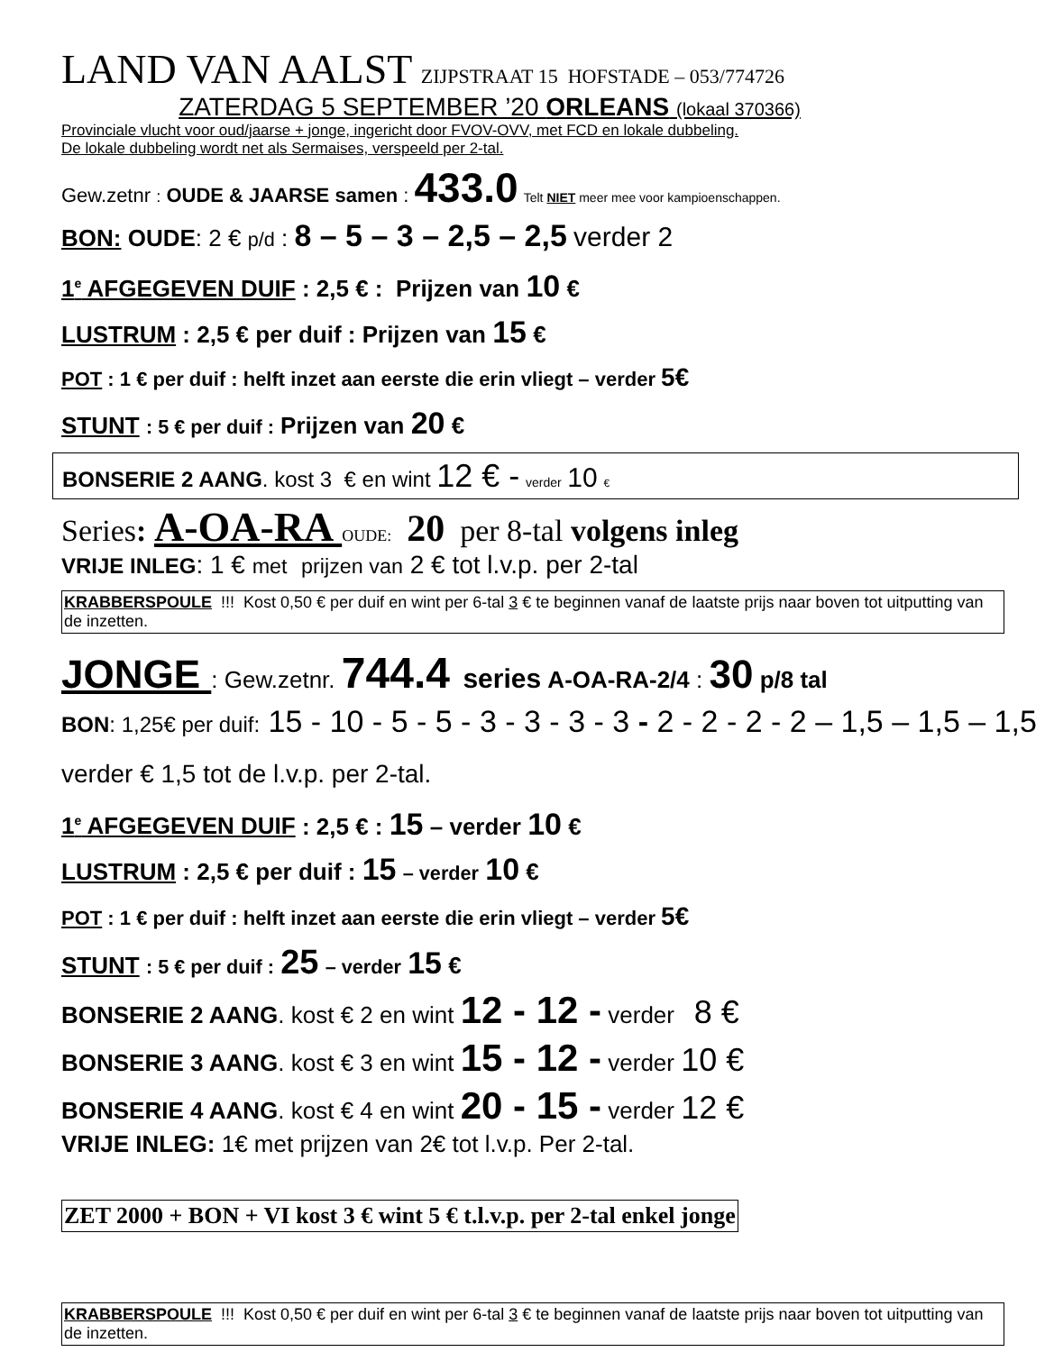LAND VAN AALST ZIJPSTRAAT 15 HOFSTADE – 053/774726
ZATERDAG 5 SEPTEMBER ’20 ORLEANS (lokaal 370366)
Provinciale vlucht voor oud/jaarse + jonge, ingericht door FVOV-OVV, met FCD en lokale dubbeling.
De lokale dubbeling wordt net als Sermaises, verspeeld per 2-tal.
Gew.zetnr : OUDE & JAARSE samen : 433.0 Telt NIET meer mee voor kampioenschappen.
BON: OUDE: 2 € p/d : 8 – 5 – 3 – 2,5 – 2,5 verder 2
1<sup>e</sup> AFGEGEVEN DUIF : 2,5 € : Prijzen van 10 €
LUSTRUM : 2,5 € per duif : Prijzen van 15 €
POT : 1 € per duif : helft inzet aan eerste die erin vliegt – verder 5€
STUNT : 5 € per duif : Prijzen van 20 €
BONSERIE 2 AANG. kost 3 € en wint 12 € - verder 10 €
Series: A-OA-RA OUDE: 20 per 8-tal volgens inleg
VRIJE INLEG: 1 € met prijzen van 2 € tot l.v.p. per 2-tal
KRABBERSPOULE !!! Kost 0,50 € per duif en wint per 6-tal 3 € te beginnen vanaf de laatste prijs naar boven tot uitputting van de inzetten.
JONGE : Gew.zetnr. 744.4 series A-OA-RA-2/4 : 30 p/8 tal
BON: 1,25€ per duif: 15 - 10 - 5 - 5 - 3 - 3 - 3 - 3 - 2 - 2 - 2 - 2 – 1,5 – 1,5 – 1,5 verder € 1,5 tot de l.v.p. per 2-tal.
1<sup>e</sup> AFGEGEVEN DUIF : 2,5 € : 15 – verder 10 €
LUSTRUM : 2,5 € per duif : 15 – verder 10 €
POT : 1 € per duif : helft inzet aan eerste die erin vliegt – verder 5€
STUNT : 5 € per duif : 25 – verder 15 €
BONSERIE 2 AANG. kost € 2 en wint 12 - 12 - verder 8 €
BONSERIE 3 AANG. kost € 3 en wint 15 - 12 - verder 10 €
BONSERIE 4 AANG. kost € 4 en wint 20 - 15 - verder 12 €
VRIJE INLEG: 1€ met prijzen van 2€ tot l.v.p. Per 2-tal.
ZET 2000 + BON + VI kost 3 € wint 5 € t.l.v.p. per 2-tal enkel jonge
KRABBERSPOULE !!! Kost 0,50 € per duif en wint per 6-tal 3 € te beginnen vanaf de laatste prijs naar boven tot uitputting van de inzetten.